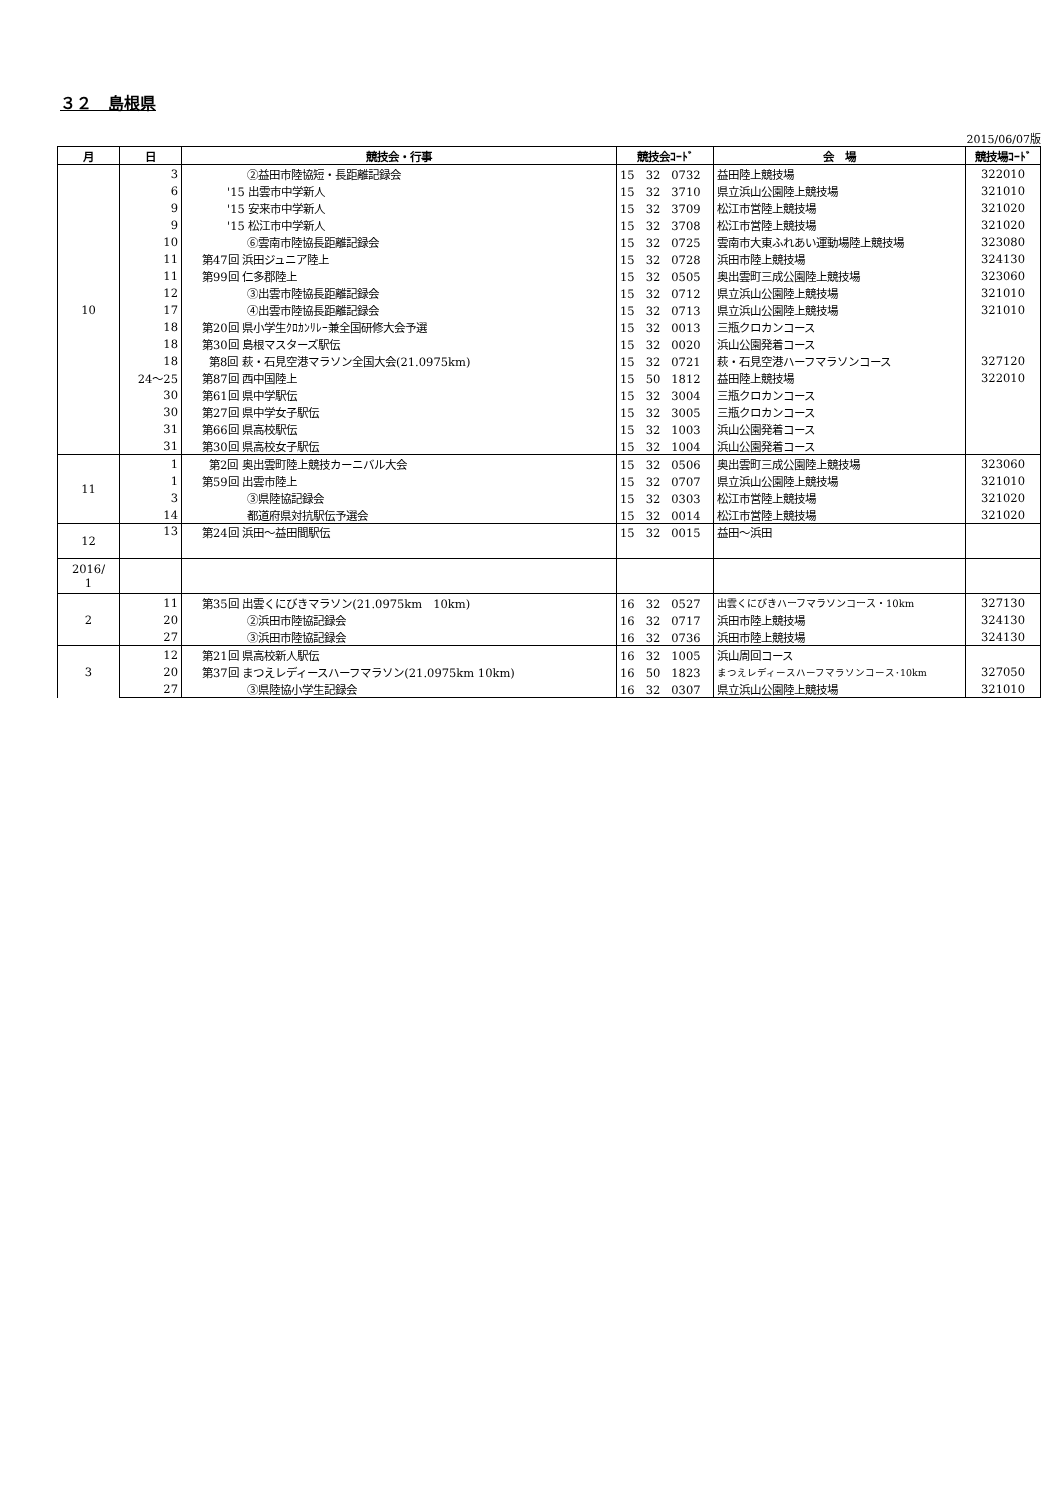３２　島根県
2015/06/07版
| 月 | 日 | 競技会・行事 | 競技会ｺｰﾄﾞ | 会 場 | 競技場ｺｰﾄﾞ |
| --- | --- | --- | --- | --- | --- |
| 10 | 3 | ②益田市陸協短・長距離記録会 | 15 32 0732 | 益田陸上競技場 | 322010 |
| | 6 | '15 出雲市中学新人 | 15 32 3710 | 県立浜山公園陸上競技場 | 321010 |
| | 9 | '15 安来市中学新人 | 15 32 3709 | 松江市営陸上競技場 | 321020 |
| | 9 | '15 松江市中学新人 | 15 32 3708 | 松江市営陸上競技場 | 321020 |
| | 10 | ⑥雲南市陸協長距離記録会 | 15 32 0725 | 雲南市大東ふれあい運動場陸上競技場 | 323080 |
| | 11 | 第47回 浜田ジュニア陸上 | 15 32 0728 | 浜田市陸上競技場 | 324130 |
| | 11 | 第99回 仁多郡陸上 | 15 32 0505 | 奥出雲町三成公園陸上競技場 | 323060 |
| | 12 | ③出雲市陸協長距離記録会 | 15 32 0712 | 県立浜山公園陸上競技場 | 321010 |
| | 17 | ④出雲市陸協長距離記録会 | 15 32 0713 | 県立浜山公園陸上競技場 | 321010 |
| | 18 | 第20回 県小学生ｸﾛｶﾝﾘﾚｰ兼全国研修大会予選 | 15 32 0013 | 三瓶クロカンコース | |
| | 18 | 第30回 島根マスターズ駅伝 | 15 32 0020 | 浜山公園発着コース | |
| | 18 | 第8回 萩・石見空港マラソン全国大会(21.0975km) | 15 32 0721 | 萩・石見空港ハーフマラソンコース | 327120 |
| | 24～25 | 第87回 西中国陸上 | 15 50 1812 | 益田陸上競技場 | 322010 |
| | 30 | 第61回 県中学駅伝 | 15 32 3004 | 三瓶クロカンコース | |
| | 30 | 第27回 県中学女子駅伝 | 15 32 3005 | 三瓶クロカンコース | |
| | 31 | 第66回 県高校駅伝 | 15 32 1003 | 浜山公園発着コース | |
| | 31 | 第30回 県高校女子駅伝 | 15 32 1004 | 浜山公園発着コース | |
| 11 | 1 | 第2回 奥出雲町陸上競技カーニバル大会 | 15 32 0506 | 奥出雲町三成公園陸上競技場 | 323060 |
| | 1 | 第59回 出雲市陸上 | 15 32 0707 | 県立浜山公園陸上競技場 | 321010 |
| | 3 | ③県陸協記録会 | 15 32 0303 | 松江市営陸上競技場 | 321020 |
| | 14 | 都道府県対抗駅伝予選会 | 15 32 0014 | 松江市営陸上競技場 | 321020 |
| 12 | 13 | 第24回 浜田～益田間駅伝 | 15 32 0015 | 益田～浜田 | |
| 2016/ 1 | | | | | |
| 2 | 11 | 第35回 出雲くにびきマラソン(21.0975km 10km) | 16 32 0527 | 出雲くにびきハーフマラソンコース・10km | 327130 |
| | 20 | ②浜田市陸協記録会 | 16 32 0717 | 浜田市陸上競技場 | 324130 |
| | 27 | ③浜田市陸協記録会 | 16 32 0736 | 浜田市陸上競技場 | 324130 |
| 3 | 12 | 第21回 県高校新人駅伝 | 16 32 1005 | 浜山周回コース | |
| | 20 | 第37回 まつえレディースハーフマラソン(21.0975km 10km) | 16 50 1823 | まつえレディースハーフマラソンコース･10km | 327050 |
| | 27 | ③県陸協小学生記録会 | 16 32 0307 | 県立浜山公園陸上競技場 | 321010 |